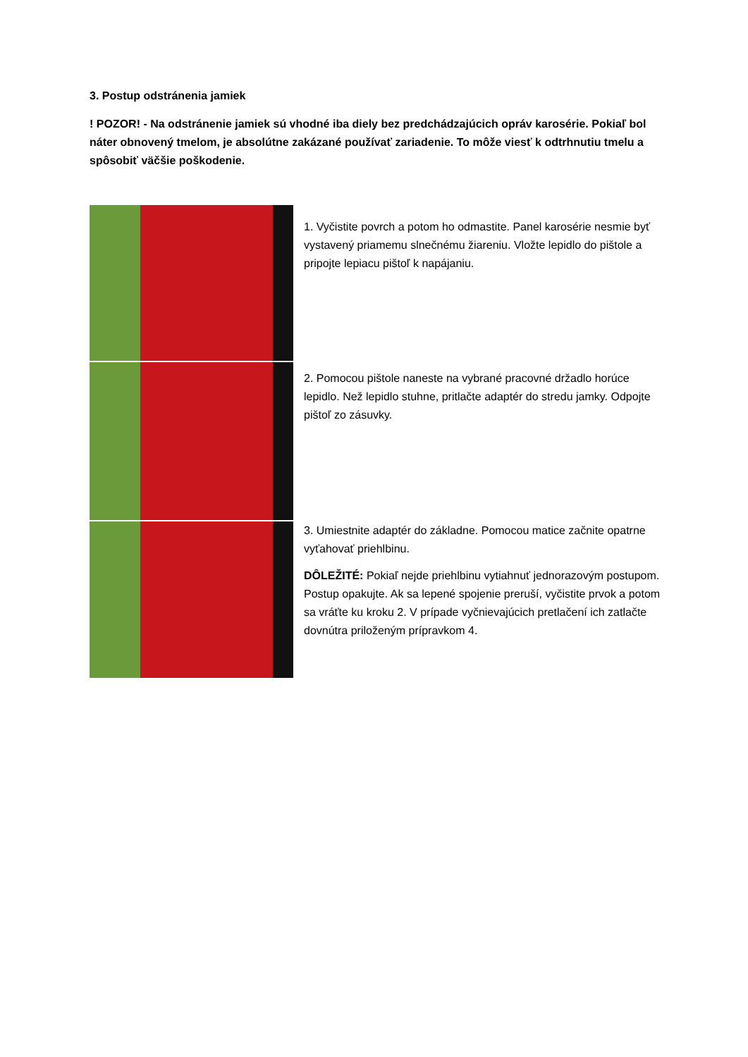3. Postup odstránenia jamiek
! POZOR! - Na odstránenie jamiek sú vhodné iba diely bez predchádzajúcich opráv karosérie. Pokiaľ bol náter obnovený tmelom, je absolútne zakázané používať zariadenie. To môže viesť k odtrhnutiu tmelu a spôsobiť väčšie poškodenie.
1. Vyčistite povrch a potom ho odmastite. Panel karosérie nesmie byť vystavený priamemu slnečnému žiareniu. Vložte lepidlo do pištole a pripojte lepiacu pištoľ k napájaniu.
2. Pomocou pištole naneste na vybrané pracovné držadlo horúce lepidlo. Než lepidlo stuhne, pritlačte adaptér do stredu jamky. Odpojte pištoľ zo zásuvky.
3. Umiestnite adaptér do základne. Pomocou matice začnite opatrne vyťahovať priehlbinu.
DÔLEŽITÉ: Pokiaľ nejde priehlbinu vytiahnuť jednorazovým postupom. Postup opakujte. Ak sa lepené spojenie preruší, vyčistite prvok a potom sa vráťte ku kroku 2. V prípade vyčnievajúcich pretlačení ich zatlačte dovnútra priloženým prípravkom 4.